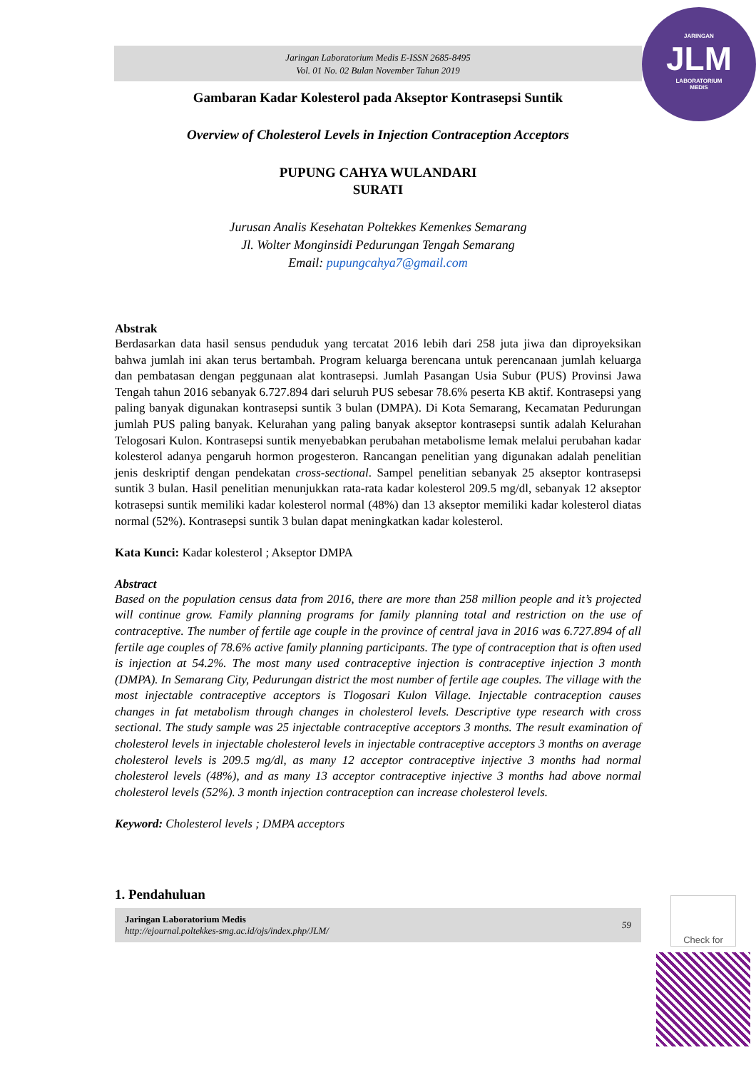JARINGAN
JLM
LABORATORIUM
MEDIS
Jaringan Laboratorium Medis E-ISSN 2685-8495
Vol. 01 No. 02 Bulan November Tahun 2019
Gambaran Kadar Kolesterol pada Akseptor Kontrasepsi Suntik
Overview of Cholesterol Levels in Injection Contraception Acceptors
PUPUNG CAHYA WULANDARI
SURATI
Jurusan Analis Kesehatan Poltekkes Kemenkes Semarang
Jl. Wolter Monginsidi Pedurungan Tengah Semarang
Email: pupungcahya7@gmail.com
Abstrak
Berdasarkan data hasil sensus penduduk yang tercatat 2016 lebih dari 258 juta jiwa dan diproyeksikan bahwa jumlah ini akan terus bertambah. Program keluarga berencana untuk perencanaan jumlah keluarga dan pembatasan dengan peggunaan alat kontrasepsi. Jumlah Pasangan Usia Subur (PUS) Provinsi Jawa Tengah tahun 2016 sebanyak 6.727.894 dari seluruh PUS sebesar 78.6% peserta KB aktif. Kontrasepsi yang paling banyak digunakan kontrasepsi suntik 3 bulan (DMPA). Di Kota Semarang, Kecamatan Pedurungan jumlah PUS paling banyak. Kelurahan yang paling banyak akseptor kontrasepsi suntik adalah Kelurahan Telogosari Kulon. Kontrasepsi suntik menyebabkan perubahan metabolisme lemak melalui perubahan kadar kolesterol adanya pengaruh hormon progesteron. Rancangan penelitian yang digunakan adalah penelitian jenis deskriptif dengan pendekatan cross-sectional. Sampel penelitian sebanyak 25 akseptor kontrasepsi suntik 3 bulan. Hasil penelitian menunjukkan rata-rata kadar kolesterol 209.5 mg/dl, sebanyak 12 akseptor kotrasepsi suntik memiliki kadar kolesterol normal (48%) dan 13 akseptor memiliki kadar kolesterol diatas normal (52%). Kontrasepsi suntik 3 bulan dapat meningkatkan kadar kolesterol.
Kata Kunci: Kadar kolesterol ; Akseptor DMPA
Abstract
Based on the population census data from 2016, there are more than 258 million people and it’s projected will continue grow. Family planning programs for family planning total and restriction on the use of contraceptive. The number of fertile age couple in the province of central java in 2016 was 6.727.894 of all fertile age couples of 78.6% active family planning participants. The type of contraception that is often used is injection at 54.2%. The most many used contraceptive injection is contraceptive injection 3 month (DMPA). In Semarang City, Pedurungan district the most number of fertile age couples. The village with the most injectable contraceptive acceptors is Tlogosari Kulon Village. Injectable contraception causes changes in fat metabolism through changes in cholesterol levels. Descriptive type research with cross sectional. The study sample was 25 injectable contraceptive acceptors 3 months. The result examination of cholesterol levels in injectable cholesterol levels in injectable contraceptive acceptors 3 months on average cholesterol levels is 209.5 mg/dl, as many 12 acceptor contraceptive injective 3 months had normal cholesterol levels (48%), and as many 13 acceptor contraceptive injective 3 months had above normal cholesterol levels (52%). 3 month injection contraception can increase cholesterol levels.
Keyword: Cholesterol levels ; DMPA acceptors
1. Pendahuluan
Jaringan Laboratorium Medis
http://ejournal.poltekkes-smg.ac.id/ojs/index.php/JLM/
59
Check for